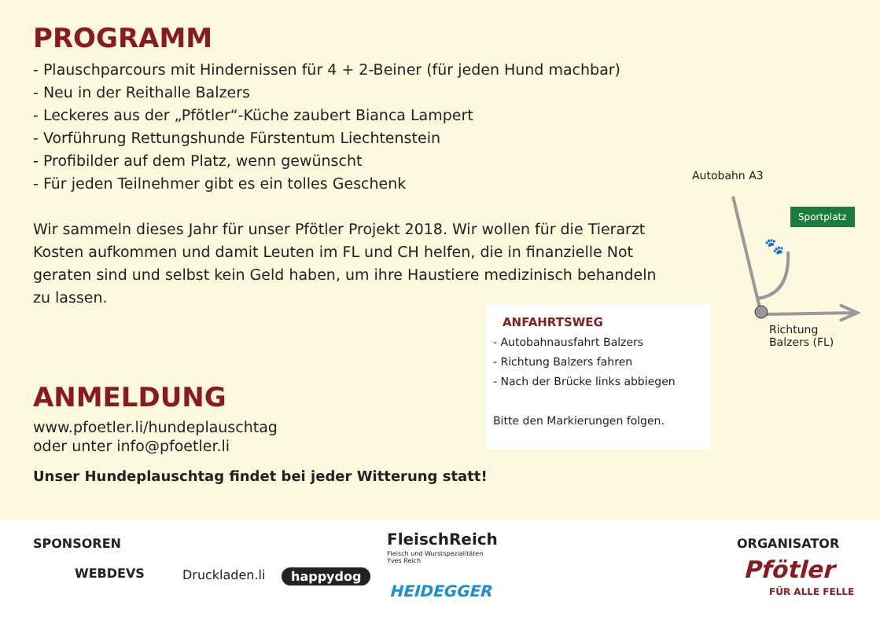PROGRAMM
- Plauschparcours mit Hindernissen für 4 + 2-Beiner (für jeden Hund machbar)
- Neu in der Reithalle Balzers
- Leckeres aus der „Pfötler“-Küche zaubert Bianca Lampert
- Vorführung Rettungshunde Fürstentum Liechtenstein
- Profibilder auf dem Platz, wenn gewünscht
- Für jeden Teilnehmer gibt es ein tolles Geschenk
Wir sammeln dieses Jahr für unser Pfötler Projekt 2018. Wir wollen für die Tierarzt Kosten aufkommen und damit Leuten im FL und CH helfen, die in finanzielle Not geraten sind und selbst kein Geld haben, um ihre Haustiere medizinisch behandeln zu lassen.
ANMELDUNG
www.pfoetler.li/hundeplauschtag
oder unter info@pfoetler.li
Unser Hundeplauschtag findet bei jeder Witterung statt!
ANFAHRTSWEG
- Autobahnausfahrt Balzers
- Richtung Balzers fahren
- Nach der Brücke links abbiegen
Bitte den Markierungen folgen.
Autobahn A3
Sportplatz
🐾
Richtung
Balzers (FL)
SPONSOREN ORGANISATOR
WEBDEVS Druckladen.li happydog
FleischReich
Fleisch und Wurstspezialitäten
Yves Reich
HEIDEGGER
Pfötler
FÜR ALLE FELLE